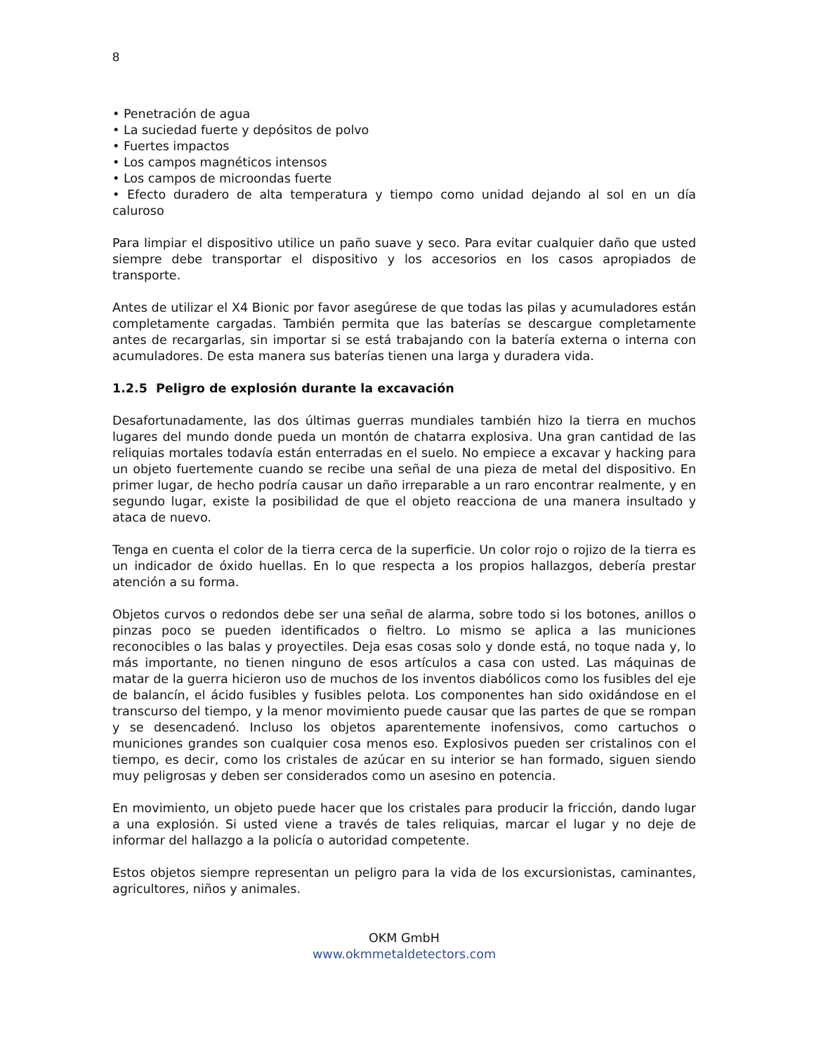8
• Penetración de agua
• La suciedad fuerte y depósitos de polvo
• Fuertes impactos
• Los campos magnéticos intensos
• Los campos de microondas fuerte
• Efecto duradero de alta temperatura y tiempo como unidad dejando al sol en un día caluroso
Para limpiar el dispositivo utilice un paño suave y seco. Para evitar cualquier daño que usted siempre debe transportar el dispositivo y los accesorios en los casos apropiados de transporte.
Antes de utilizar el X4 Bionic por favor asegúrese de que todas las pilas y acumuladores están completamente cargadas. También permita que las baterías se descargue completamente antes de recargarlas, sin importar si se está trabajando con la batería externa o interna con acumuladores. De esta manera sus baterías tienen una larga y duradera vida.
1.2.5 Peligro de explosión durante la excavación
Desafortunadamente, las dos últimas guerras mundiales también hizo la tierra en muchos lugares del mundo donde pueda un montón de chatarra explosiva. Una gran cantidad de las reliquias mortales todavía están enterradas en el suelo. No empiece a excavar y hacking para un objeto fuertemente cuando se recibe una señal de una pieza de metal del dispositivo. En primer lugar, de hecho podría causar un daño irreparable a un raro encontrar realmente, y en segundo lugar, existe la posibilidad de que el objeto reacciona de una manera insultado y ataca de nuevo.
Tenga en cuenta el color de la tierra cerca de la superficie. Un color rojo o rojizo de la tierra es un indicador de óxido huellas. En lo que respecta a los propios hallazgos, debería prestar atención a su forma.
Objetos curvos o redondos debe ser una señal de alarma, sobre todo si los botones, anillos o pinzas poco se pueden identificados o fieltro. Lo mismo se aplica a las municiones reconocibles o las balas y proyectiles. Deja esas cosas solo y donde está, no toque nada y, lo más importante, no tienen ninguno de esos artículos a casa con usted. Las máquinas de matar de la guerra hicieron uso de muchos de los inventos diabólicos como los fusibles del eje de balancín, el ácido fusibles y fusibles pelota. Los componentes han sido oxidándose en el transcurso del tiempo, y la menor movimiento puede causar que las partes de que se rompan y se desencadenó. Incluso los objetos aparentemente inofensivos, como cartuchos o municiones grandes son cualquier cosa menos eso. Explosivos pueden ser cristalinos con el tiempo, es decir, como los cristales de azúcar en su interior se han formado, siguen siendo muy peligrosas y deben ser considerados como un asesino en potencia.
En movimiento, un objeto puede hacer que los cristales para producir la fricción, dando lugar a una explosión. Si usted viene a través de tales reliquias, marcar el lugar y no deje de informar del hallazgo a la policía o autoridad competente.
Estos objetos siempre representan un peligro para la vida de los excursionistas, caminantes, agricultores, niños y animales.
OKM GmbH
www.okmmetaldetectors.com